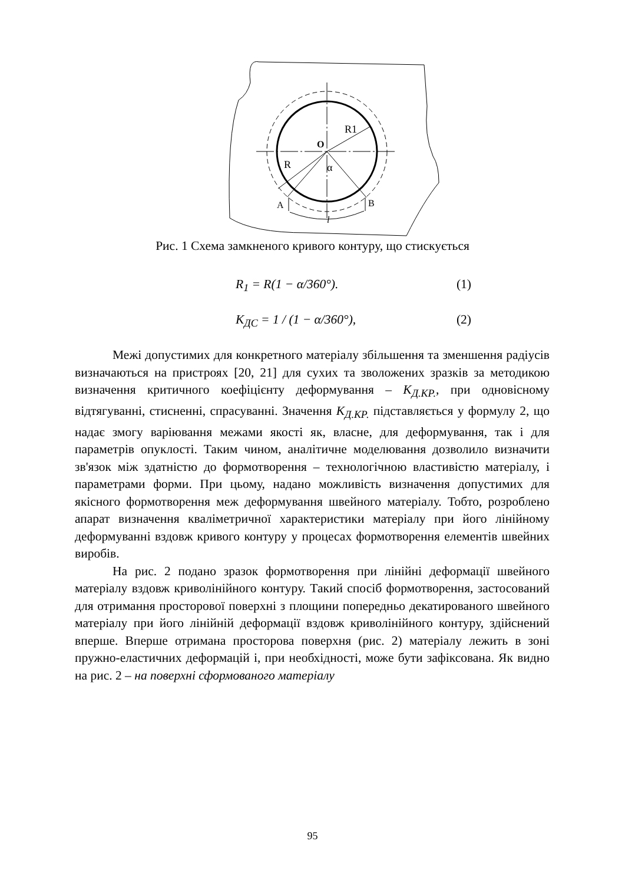R1
O
R
α
A
B
l
Рис. 1 Схема замкненого кривого контуру, що стискується
R<sub>1</sub> = R(1 − α/360°). (1)
K<sub>ДС</sub> = 1 / (1 − α/360°), (2)
Межі допустимих для конкретного матеріалу збільшення та зменшення радіусів визначаються на пристроях [20, 21] для сухих та зволожених зразків за методикою визначення критичного коефіцієнту деформування – K<sub>Д.КР.</sub>, при одновісному відтягуванні, стисненні, спрасуванні. Значення K<sub>Д.КР.</sub> підставляється у формулу 2, що надає змогу варіювання межами якості як, власне, для деформування, так і для параметрів опуклості. Таким чином, аналітичне моделювання дозволило визначити зв'язок між здатністю до формотворення – технологічною властивістю матеріалу, і параметрами форми. При цьому, надано можливість визначення допустимих для якісного формотворення меж деформування швейного матеріалу. Тобто, розроблено апарат визначення кваліметричної характеристики матеріалу при його лінійному деформуванні вздовж кривого контуру у процесах формотворення елементів швейних виробів.
На рис. 2 подано зразок формотворення при лінійні деформації швейного матеріалу вздовж криволінійного контуру. Такий спосіб формотворення, застосований для отримання просторової поверхні з площини попередньо декатированого швейного матеріалу при його лінійній деформації вздовж криволінійного контуру, здійснений вперше. Вперше отримана просторова поверхня (рис. 2) матеріалу лежить в зоні пружно-еластичних деформацій і, при необхідності, може бути зафіксована. Як видно на рис. 2 – на поверхні сформованого матеріалу
95